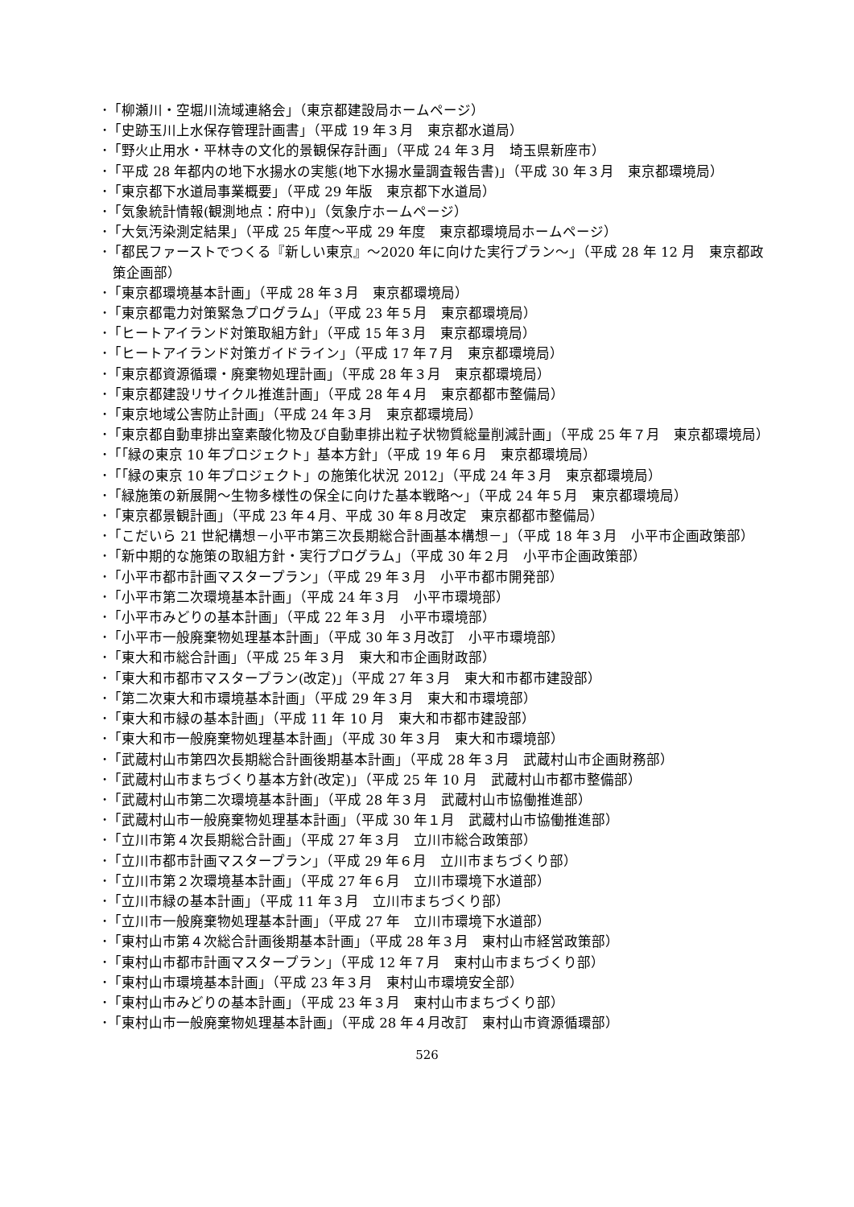･「柳瀬川・空堀川流域連絡会」（東京都建設局ホームページ）
･「史跡玉川上水保存管理計画書」（平成 19 年３月　東京都水道局）
･「野火止用水・平林寺の文化的景観保存計画」（平成 24 年３月　埼玉県新座市）
･「平成 28 年都内の地下水揚水の実態(地下水揚水量調査報告書)」（平成 30 年３月　東京都環境局）
･「東京都下水道局事業概要」（平成 29 年版　東京都下水道局）
･「気象統計情報(観測地点：府中)」（気象庁ホームページ）
･「大気汚染測定結果」（平成 25 年度～平成 29 年度　東京都環境局ホームページ）
･「都民ファーストでつくる『新しい東京』～2020 年に向けた実行プラン～」（平成 28 年 12 月　東京都政策企画部）
･「東京都環境基本計画」（平成 28 年３月　東京都環境局）
･「東京都電力対策緊急プログラム」（平成 23 年５月　東京都環境局）
･「ヒートアイランド対策取組方針」（平成 15 年３月　東京都環境局）
･「ヒートアイランド対策ガイドライン」（平成 17 年７月　東京都環境局）
･「東京都資源循環・廃棄物処理計画」（平成 28 年３月　東京都環境局）
･「東京都建設リサイクル推進計画」（平成 28 年４月　東京都都市整備局）
･「東京地域公害防止計画」（平成 24 年３月　東京都環境局）
･「東京都自動車排出窒素酸化物及び自動車排出粒子状物質総量削減計画」（平成 25 年７月　東京都環境局）
･「｢緑の東京 10 年プロジェクト」基本方針」（平成 19 年６月　東京都環境局）
･「｢緑の東京 10 年プロジェクト」の施策化状況 2012」（平成 24 年３月　東京都環境局）
･「緑施策の新展開～生物多様性の保全に向けた基本戦略～」（平成 24 年５月　東京都環境局）
･「東京都景観計画」（平成 23 年４月、平成 30 年８月改定　東京都都市整備局）
･「こだいら 21 世紀構想－小平市第三次長期総合計画基本構想－」（平成 18 年３月　小平市企画政策部）
･「新中期的な施策の取組方針・実行プログラム」（平成 30 年２月　小平市企画政策部）
･「小平市都市計画マスタープラン」（平成 29 年３月　小平市都市開発部）
･「小平市第二次環境基本計画」（平成 24 年３月　小平市環境部）
･「小平市みどりの基本計画」（平成 22 年３月　小平市環境部）
･「小平市一般廃棄物処理基本計画」（平成 30 年３月改訂　小平市環境部）
･「東大和市総合計画」（平成 25 年３月　東大和市企画財政部）
･「東大和市都市マスタープラン(改定)」（平成 27 年３月　東大和市都市建設部）
･「第二次東大和市環境基本計画」（平成 29 年３月　東大和市環境部）
･「東大和市緑の基本計画」（平成 11 年 10 月　東大和市都市建設部）
･「東大和市一般廃棄物処理基本計画」（平成 30 年３月　東大和市環境部）
･「武蔵村山市第四次長期総合計画後期基本計画」（平成 28 年３月　武蔵村山市企画財務部）
･「武蔵村山市まちづくり基本方針(改定)」（平成 25 年 10 月　武蔵村山市都市整備部）
･「武蔵村山市第二次環境基本計画」（平成 28 年３月　武蔵村山市協働推進部）
･「武蔵村山市一般廃棄物処理基本計画」（平成 30 年１月　武蔵村山市協働推進部）
･「立川市第４次長期総合計画」（平成 27 年３月　立川市総合政策部）
･「立川市都市計画マスタープラン」（平成 29 年６月　立川市まちづくり部）
･「立川市第２次環境基本計画」（平成 27 年６月　立川市環境下水道部）
･「立川市緑の基本計画」（平成 11 年３月　立川市まちづくり部）
･「立川市一般廃棄物処理基本計画」（平成 27 年　立川市環境下水道部）
･「東村山市第４次総合計画後期基本計画」（平成 28 年３月　東村山市経営政策部）
･「東村山市都市計画マスタープラン」（平成 12 年７月　東村山市まちづくり部）
･「東村山市環境基本計画」（平成 23 年３月　東村山市環境安全部）
･「東村山市みどりの基本計画」（平成 23 年３月　東村山市まちづくり部）
･「東村山市一般廃棄物処理基本計画」（平成 28 年４月改訂　東村山市資源循環部）
526